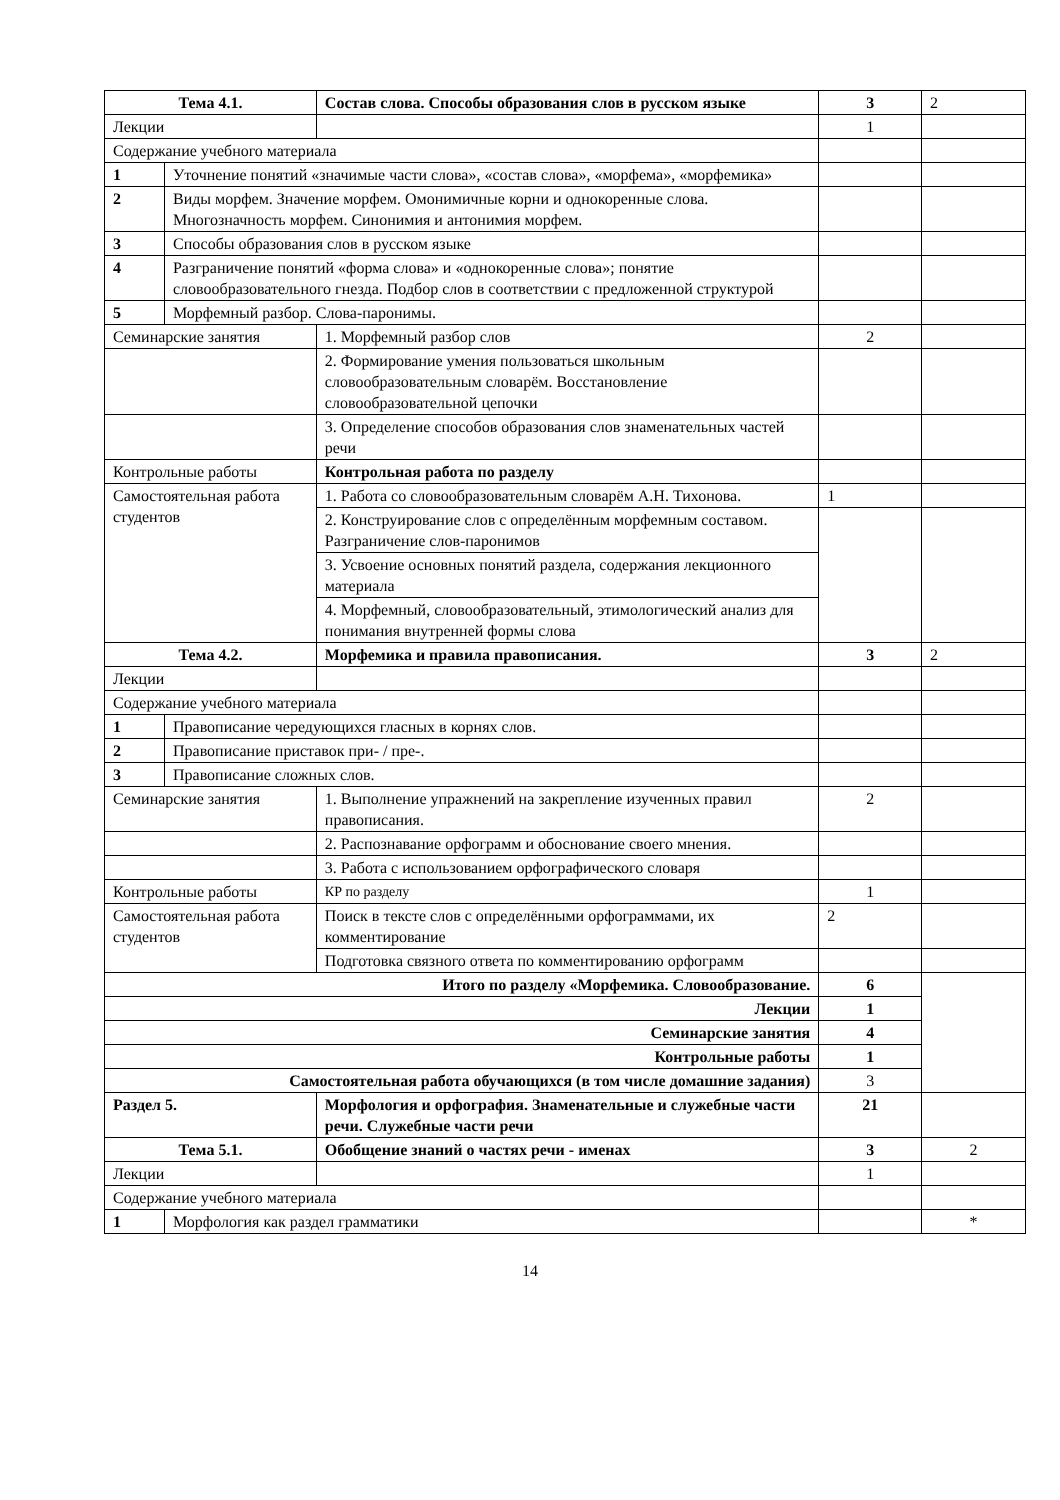| Тема 4.1. | | Состав слова. Способы образования слов в русском языке | 3 | 2 |
| Лекции | | | 1 | |
| Содержание учебного материала | | | | |
| 1 | Уточнение понятий «значимые части слова», «состав слова», «морфема», «морфемика» | | | |
| 2 | Виды морфем. Значение морфем. Омонимичные корни и однокоренные слова. Многозначность морфем. Синонимия и антонимия морфем. | | | |
| 3 | Способы образования слов в русском языке | | | |
| 4 | Разграничение понятий «форма слова» и «однокоренные слова»; понятие словообразовательного гнезда. Подбор слов в соответствии с предложенной структурой | | | |
| 5 | Морфемный разбор. Слова-паронимы. | | | |
| Семинарские занятия | | 1. Морфемный разбор слов | 2 | |
| | | 2. Формирование умения пользоваться школьным словообразовательным словарём. Восстановление словообразовательной цепочки | | |
| | | 3. Определение способов образования слов знаменательных частей речи | | |
| Контрольные работы | | Контрольная работа по разделу | | |
| Самостоятельная работа студентов | | 1. Работа со словообразовательным словарём А.Н. Тихонова. | 1 | |
| | | 2. Конструирование слов с определённым морфемным составом. Разграничение слов-паронимов | | |
| | | 3. Усвоение основных понятий раздела, содержания лекционного материала | | |
| | | 4. Морфемный, словообразовательный, этимологический анализ для понимания внутренней формы слова | | |
| Тема 4.2. | | Морфемика и правила правописания. | 3 | 2 |
| Лекции | | | | |
| Содержание учебного материала | | | | |
| 1 | Правописание чередующихся гласных в корнях слов. | | | |
| 2 | Правописание приставок при- / пре-. | | | |
| 3 | Правописание сложных слов. | | | |
| Семинарские занятия | | 1. Выполнение упражнений на закрепление изученных правил правописания. | 2 | |
| | | 2. Распознавание орфограмм и обоснование своего мнения. | | |
| | | 3. Работа с использованием орфографического словаря | | |
| Контрольные работы | | КР по разделу | 1 | |
| Самостоятельная работа студентов | | Поиск в тексте слов с определёнными орфограммами, их комментирование | 2 | |
| | | Подготовка связного ответа по комментированию орфограмм | | |
| Итого по разделу «Морфемика. Словообразование. | | | 6 | |
| Лекции | | | 1 | |
| Семинарские занятия | | | 4 | |
| Контрольные работы | | | 1 | |
| Самостоятельная работа обучающихся (в том числе домашние задания) | | | 3 | |
| Раздел 5. | | Морфология и орфография. Знаменательные и служебные части речи. Служебные части речи | 21 | |
| Тема 5.1. | | Обобщение знаний о частях речи - именах | 3 | 2 |
| Лекции | | | 1 | |
| Содержание учебного материала | | | | |
| 1 | Морфология как раздел грамматики | | | * |
14